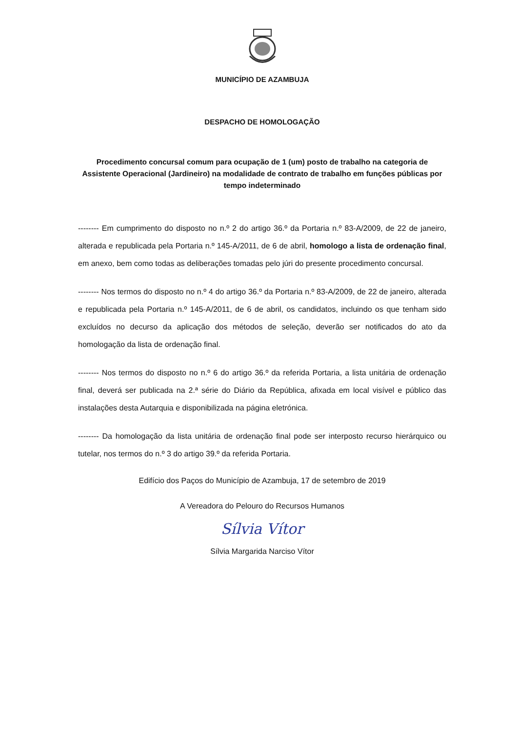MUNICÍPIO DE AZAMBUJA
DESPACHO DE HOMOLOGAÇÃO
Procedimento concursal comum para ocupação de 1 (um) posto de trabalho na categoria de Assistente Operacional (Jardineiro) na modalidade de contrato de trabalho em funções públicas por tempo indeterminado
-------- Em cumprimento do disposto no n.º 2 do artigo 36.º da Portaria n.º 83-A/2009, de 22 de janeiro, alterada e republicada pela Portaria n.º 145-A/2011, de 6 de abril, homologo a lista de ordenação final, em anexo, bem como todas as deliberações tomadas pelo júri do presente procedimento concursal.
-------- Nos termos do disposto no n.º 4 do artigo 36.º da Portaria n.º 83-A/2009, de 22 de janeiro, alterada e republicada pela Portaria n.º 145-A/2011, de 6 de abril, os candidatos, incluindo os que tenham sido excluídos no decurso da aplicação dos métodos de seleção, deverão ser notificados do ato da homologação da lista de ordenação final.
-------- Nos termos do disposto no n.º 6 do artigo 36.º da referida Portaria, a lista unitária de ordenação final, deverá ser publicada na 2.ª série do Diário da República, afixada em local visível e público das instalações desta Autarquia e disponibilizada na página eletrónica.
-------- Da homologação da lista unitária de ordenação final pode ser interposto recurso hierárquico ou tutelar, nos termos do n.º 3 do artigo 39.º da referida Portaria.
Edifício dos Paços do Município de Azambuja, 17 de setembro de 2019
A Vereadora do Pelouro do Recursos Humanos
Sílvia Vítor
Sílvia Margarida Narciso Vítor